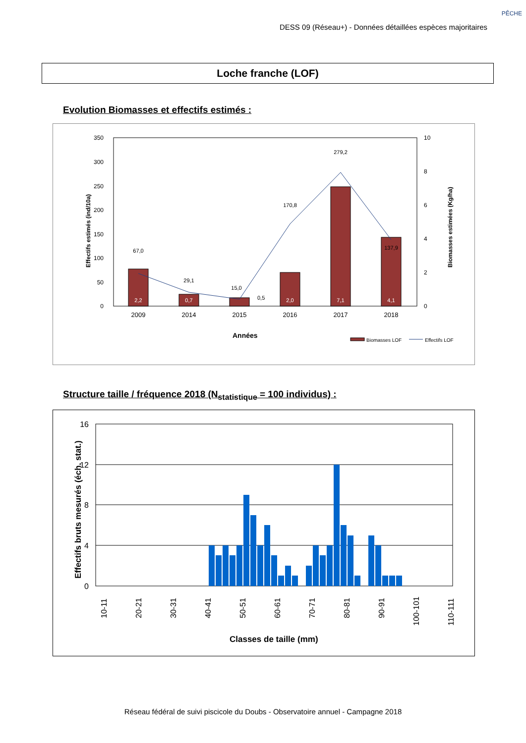PÊCHE
DESS 09 (Réseau+) - Données détaillées espèces majoritaires
Loche franche (LOF)
Evolution Biomasses et effectifs estimés :
350
300
250
200
150
100
50
0
10
8
6
4
2
0
67,0
29,1
15,0
170,8
279,2
137,9
2,2
0,7
0,5
2,0
7,1
4,1
2009
2014
2015
2016
2017
2018
Années
Effectifs estimés (ind/10a)
Biomasses estimées (Kg/ha)
Biomasses LOF
Effectifs LOF
Structure taille / fréquence 2018 (N<sub>statistique</sub> = 100 individus) :
16
12
8
4
0
10-11
20-21
30-31
40-41
50-51
60-61
70-71
80-81
90-91
100-101
110-111
Classes de taille (mm)
Effectifs bruts mesurés (éch. stat.)
Réseau fédéral de suivi piscicole du Doubs - Observatoire annuel - Campagne 2018